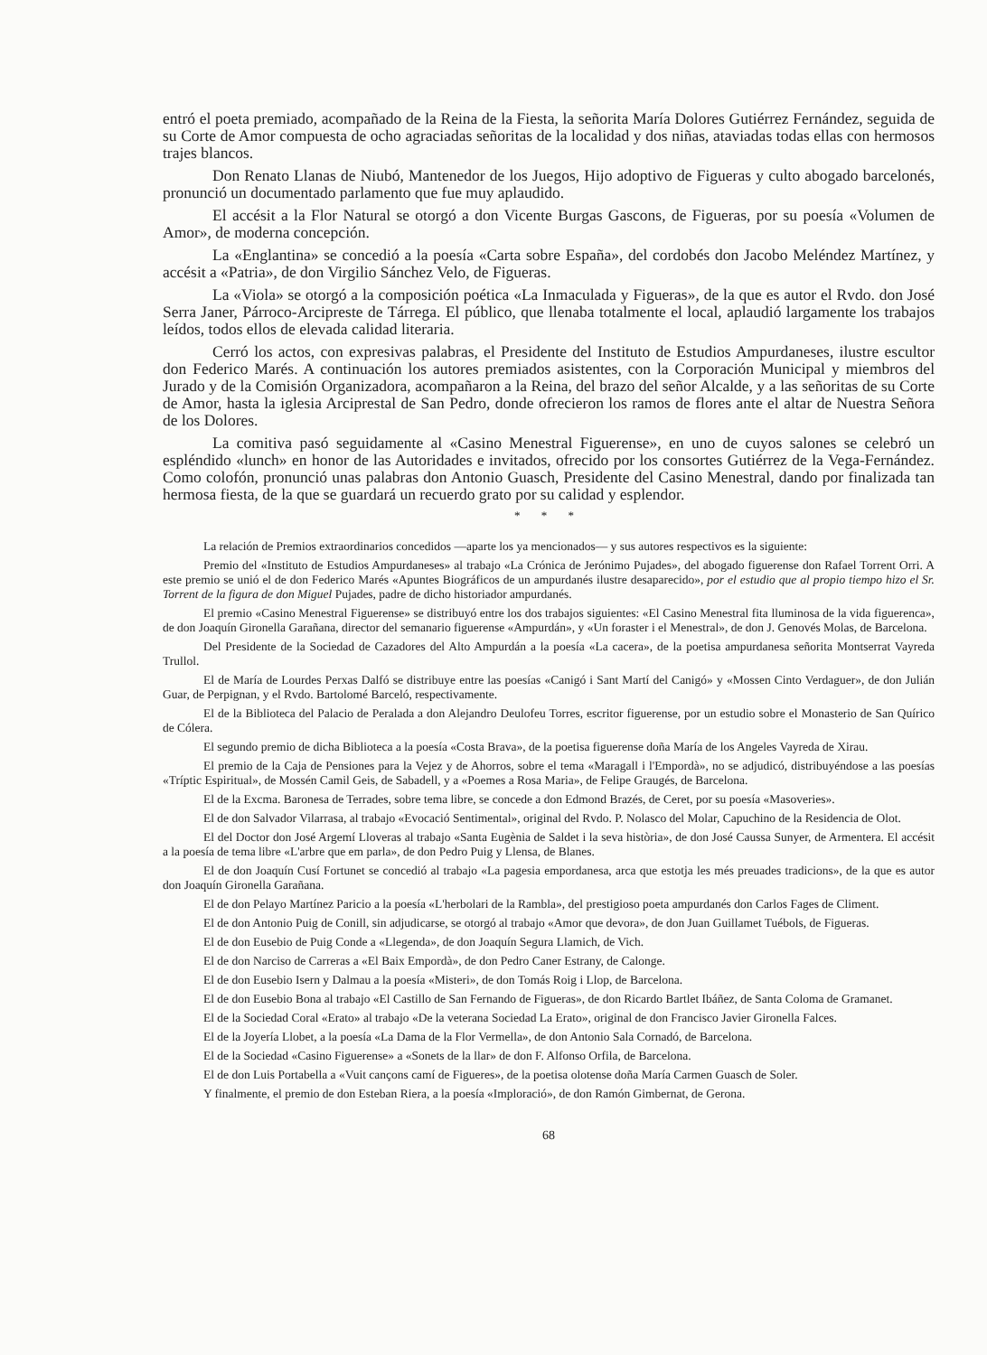entró el poeta premiado, acompañado de la Reina de la Fiesta, la señorita María Dolores Gutiérrez Fernández, seguida de su Corte de Amor compuesta de ocho agraciadas señoritas de la localidad y dos niñas, ataviadas todas ellas con hermosos trajes blancos.
Don Renato Llanas de Niubó, Mantenedor de los Juegos, Hijo adoptivo de Figueras y culto abogado barcelonés, pronunció un documentado parlamento que fue muy aplaudido.
El accésit a la Flor Natural se otorgó a don Vicente Burgas Gascons, de Figueras, por su poesía «Volumen de Amor», de moderna concepción.
La «Englantina» se concedió a la poesía «Carta sobre España», del cordobés don Jacobo Meléndez Martínez, y accésit a «Patria», de don Virgilio Sánchez Velo, de Figueras.
La «Viola» se otorgó a la composición poética «La Inmaculada y Figueras», de la que es autor el Rvdo. don José Serra Janer, Párroco-Arcipreste de Tárrega. El público, que llenaba totalmente el local, aplaudió largamente los trabajos leídos, todos ellos de elevada calidad literaria.
Cerró los actos, con expresivas palabras, el Presidente del Instituto de Estudios Ampurdaneses, ilustre escultor don Federico Marés. A continuación los autores premiados asistentes, con la Corporación Municipal y miembros del Jurado y de la Comisión Organizadora, acompañaron a la Reina, del brazo del señor Alcalde, y a las señoritas de su Corte de Amor, hasta la iglesia Arciprestal de San Pedro, donde ofrecieron los ramos de flores ante el altar de Nuestra Señora de los Dolores.
La comitiva pasó seguidamente al «Casino Menestral Figuerense», en uno de cuyos salones se celebró un espléndido «lunch» en honor de las Autoridades e invitados, ofrecido por los consortes Gutiérrez de la Vega-Fernández. Como colofón, pronunció unas palabras don Antonio Guasch, Presidente del Casino Menestral, dando por finalizada tan hermosa fiesta, de la que se guardará un recuerdo grato por su calidad y esplendor.
* * *
La relación de Premios extraordinarios concedidos —aparte los ya mencionados— y sus autores respectivos es la siguiente:
Premio del «Instituto de Estudios Ampurdaneses» al trabajo «La Crónica de Jerónimo Pujades», del abogado figuerense don Rafael Torrent Orri. A este premio se unió el de don Federico Marés «Apuntes Biográficos de un ampurdanés ilustre desaparecido», por el estudio que al propio tiempo hizo el Sr. Torrent de la figura de don Miguel Pujades, padre de dicho historiador ampurdanés.
El premio «Casino Menestral Figuerense» se distribuyó entre los dos trabajos siguientes: «El Casino Menestral fita lluminosa de la vida figuerenca», de don Joaquín Gironella Garañana, director del semanario figuerense «Ampurdán», y «Un foraster i el Menestral», de don J. Genovés Molas, de Barcelona.
Del Presidente de la Sociedad de Cazadores del Alto Ampurdán a la poesía «La cacera», de la poetisa ampurdanesa señorita Montserrat Vayreda Trullol.
El de María de Lourdes Perxas Dalfó se distribuye entre las poesías «Canigó i Sant Martí del Canigó» y «Mossen Cinto Verdaguer», de don Julián Guar, de Perpignan, y el Rvdo. Bartolomé Barceló, respectivamente.
El de la Biblioteca del Palacio de Peralada a don Alejandro Deulofeu Torres, escritor figuerense, por un estudio sobre el Monasterio de San Quírico de Cólera.
El segundo premio de dicha Biblioteca a la poesía «Costa Brava», de la poetisa figuerense doña María de los Angeles Vayreda de Xirau.
El premio de la Caja de Pensiones para la Vejez y de Ahorros, sobre el tema «Maragall i l'Empordà», no se adjudicó, distribuyéndose a las poesías «Tríptic Espiritual», de Mossén Camil Geis, de Sabadell, y a «Poemes a Rosa Maria», de Felipe Graugés, de Barcelona.
El de la Excma. Baronesa de Terrades, sobre tema libre, se concede a don Edmond Brazés, de Ceret, por su poesía «Masoveries».
El de don Salvador Vilarrasa, al trabajo «Evocació Sentimental», original del Rvdo. P. Nolasco del Molar, Capuchino de la Residencia de Olot.
El del Doctor don José Argemí Lloveras al trabajo «Santa Eugènia de Saldet i la seva història», de don José Caussa Sunyer, de Armentera. El accésit a la poesía de tema libre «L'arbre que em parla», de don Pedro Puig y Llensa, de Blanes.
El de don Joaquín Cusí Fortunet se concedió al trabajo «La pagesia empordanesa, arca que estotja les més preuades tradicions», de la que es autor don Joaquín Gironella Garañana.
El de don Pelayo Martínez Paricio a la poesía «L'herbolari de la Rambla», del prestigioso poeta ampurdanés don Carlos Fages de Climent.
El de don Antonio Puig de Conill, sin adjudicarse, se otorgó al trabajo «Amor que devora», de don Juan Guillamet Tuébols, de Figueras.
El de don Eusebio de Puig Conde a «Llegenda», de don Joaquín Segura Llamich, de Vich.
El de don Narciso de Carreras a «El Baix Empordà», de don Pedro Caner Estrany, de Calonge.
El de don Eusebio Isern y Dalmau a la poesía «Misteri», de don Tomás Roig i Llop, de Barcelona.
El de don Eusebio Bona al trabajo «El Castillo de San Fernando de Figueras», de don Ricardo Bartlet Ibáñez, de Santa Coloma de Gramanet.
El de la Sociedad Coral «Erato» al trabajo «De la veterana Sociedad La Erato», original de don Francisco Javier Gironella Falces.
El de la Joyería Llobet, a la poesía «La Dama de la Flor Vermella», de don Antonio Sala Cornadó, de Barcelona.
El de la Sociedad «Casino Figuerense» a «Sonets de la llar» de don F. Alfonso Orfila, de Barcelona.
El de don Luis Portabella a «Vuit cançons camí de Figueres», de la poetisa olotense doña María Carmen Guasch de Soler.
Y finalmente, el premio de don Esteban Riera, a la poesía «Imploració», de don Ramón Gimbernat, de Gerona.
68